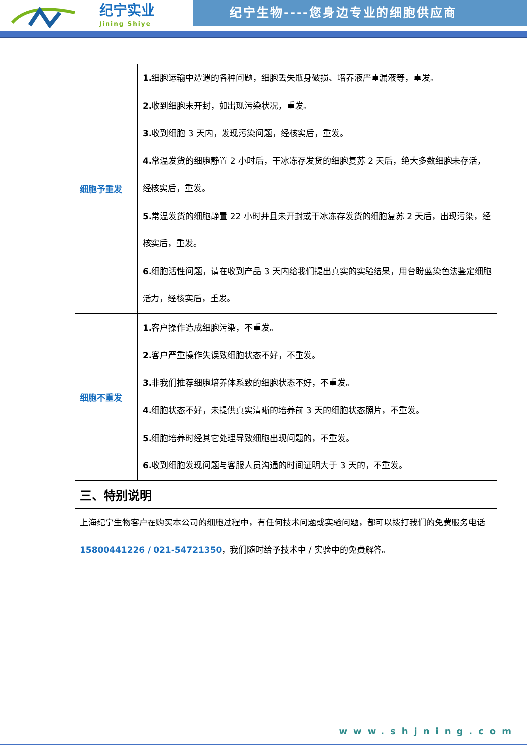纪宁实业
Jining Shiye
纪宁生物----您身边专业的细胞供应商
| 细胞予重发 | 1. 细胞运输中遭遇的各种问题，细胞丢失瓶身破损、培养液严重漏液等，重发。 2. 收到细胞未开封，如出现污染状况，重发。 3. 收到细胞 3 天内，发现污染问题，经核实后，重发。 4. 常温发货的细胞静置 2 小时后，干冰冻存发货的细胞复苏 2 天后，绝大多数细胞未存活，经核实后，重发。 5. 常温发货的细胞静置 22 小时并且未开封或干冰冻存发货的细胞复苏 2 天后，出现污染，经核实后，重发。 6. 细胞活性问题，请在收到产品 3 天内给我们提出真实的实验结果，用台盼蓝染色法鉴定细胞活力，经核实后，重发。 |
| 细胞不重发 | 1. 客户操作造成细胞污染，不重发。 2. 客户严重操作失误致细胞状态不好，不重发。 3. 非我们推荐细胞培养体系致的细胞状态不好，不重发。 4. 细胞状态不好，未提供真实清晰的培养前 3 天的细胞状态照片，不重发。 5. 细胞培养时经其它处理导致细胞出现问题的，不重发。 6. 收到细胞发现问题与客服人员沟通的时间证明大于 3 天的，不重发。 |
| 三、特别说明 | |
| 上海纪宁生物客户在购买本公司的细胞过程中，有任何技术问题或实验问题，都可以拨打我们的免费服务电话 15800441226 / 021-54721350 ，我们随时给予技术中 / 实验中的免费解答。 | |
www.shjning.com